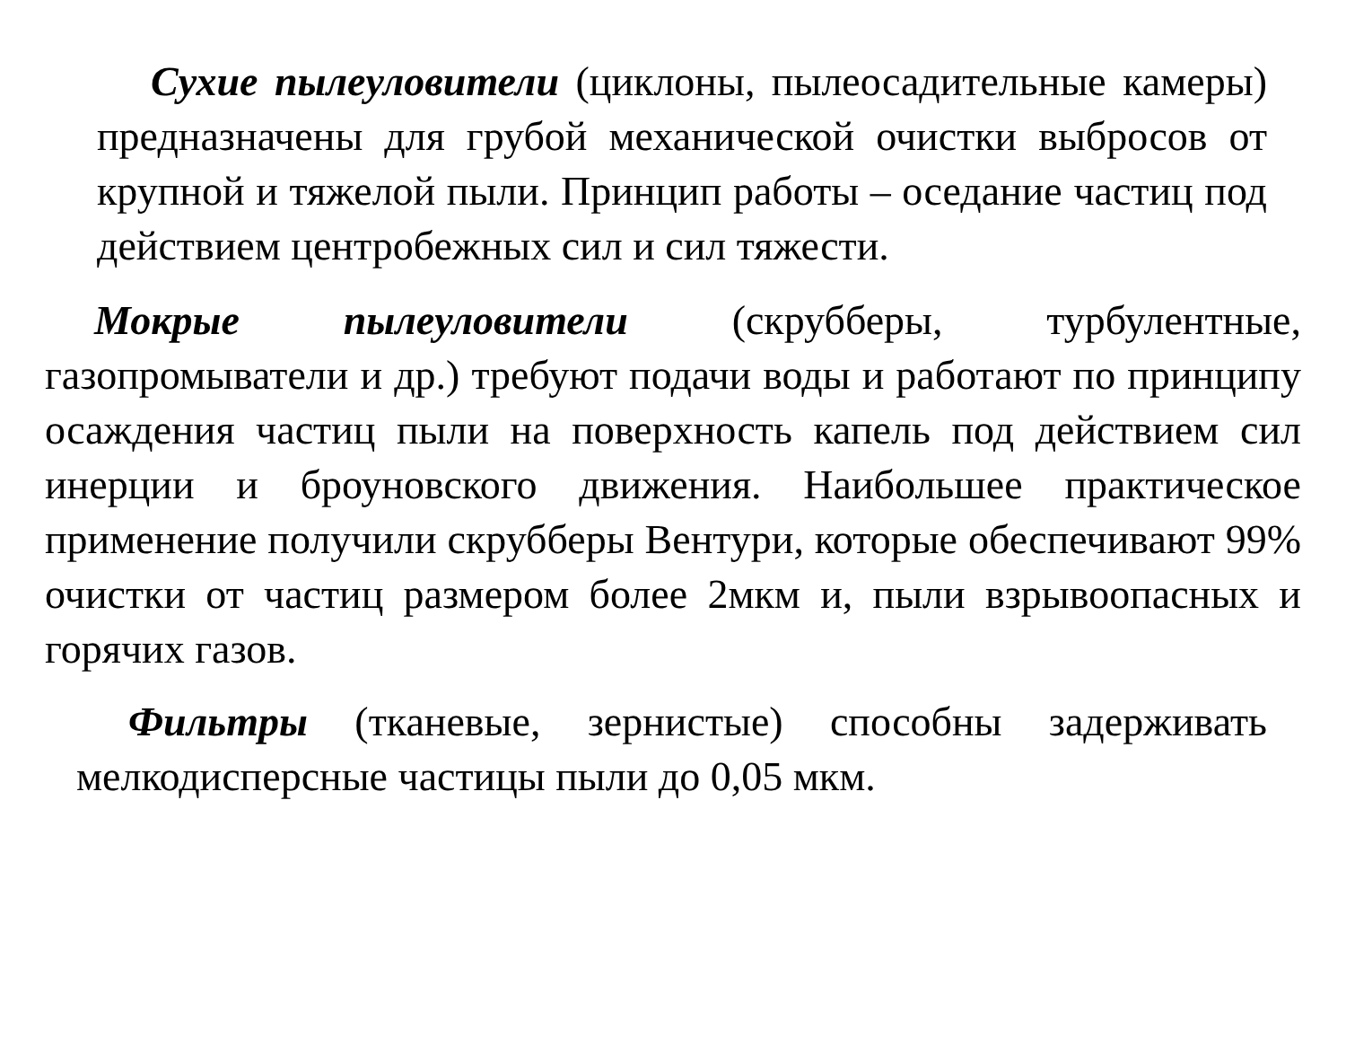Сухие пылеуловители (циклоны, пылеосадительные камеры) предназначены для грубой механической очистки выбросов от крупной и тяжелой пыли. Принцип работы – оседание частиц под действием центробежных сил и сил тяжести.
Мокрые пылеуловители (скрубберы, турбулентные, газопромыватели и др.) требуют подачи воды и работают по принципу осаждения частиц пыли на поверхность капель под действием сил инерции и броуновского движения. Наибольшее практическое применение получили скрубберы Вентури, которые обеспечивают 99% очистки от частиц размером более 2мкм и, пыли взрывоопасных и горячих газов.
Фильтры (тканевые, зернистые) способны задерживать мелкодисперсные частицы пыли до 0,05 мкм.